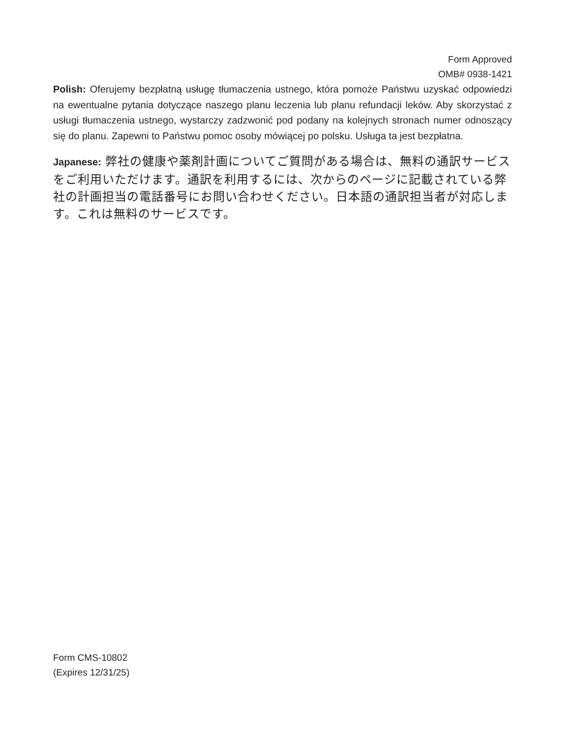Form Approved
OMB# 0938-1421
Polish: Oferujemy bezpłatną usługę tłumaczenia ustnego, która pomoże Państwu uzyskać odpowiedzi na ewentualne pytania dotyczące naszego planu leczenia lub planu refundacji leków. Aby skorzystać z usługi tłumaczenia ustnego, wystarczy zadzwonić pod podany na kolejnych stronach numer odnoszący się do planu. Zapewni to Państwu pomoc osoby mówiącej po polsku. Usługa ta jest bezpłatna.
Japanese: 弊社の健康や薬剤計画についてご質問がある場合は、無料の通訳サービスをご利用いただけます。通訳を利用するには、次からのページに記載されている弊社の計画担当の電話番号にお問い合わせください。日本語の通訳担当者が対応します。これは無料のサービスです。
Form CMS-10802
(Expires 12/31/25)